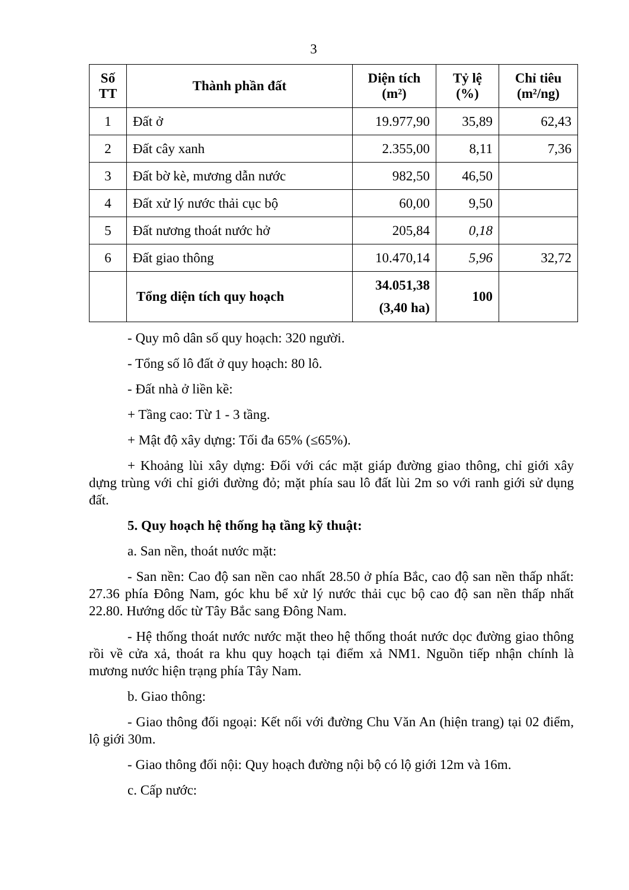3
| Số TT | Thành phần đất | Diện tích (m²) | Tỷ lệ (%) | Chỉ tiêu (m²/ng) |
| --- | --- | --- | --- | --- |
| 1 | Đất ở | 19.977,90 | 35,89 | 62,43 |
| 2 | Đất cây xanh | 2.355,00 | 8,11 | 7,36 |
| 3 | Đất bờ kè, mương dẫn nước | 982,50 | 46,50 | |
| 4 | Đất xử lý nước thải cục bộ | 60,00 | 9,50 | |
| 5 | Đất nương thoát nước hở | 205,84 | 0,18 | |
| 6 | Đất giao thông | 10.470,14 | 5,96 | 32,72 |
| | Tổng diện tích quy hoạch | 34.051,38 (3,40 ha) | 100 | |
- Quy mô dân số quy hoạch: 320 người.
- Tổng số lô đất ở quy hoạch: 80 lô.
- Đất nhà ở liền kề:
+ Tầng cao: Từ 1 - 3 tầng.
+ Mật độ xây dựng: Tối đa 65% (≤65%).
+ Khoảng lùi xây dựng: Đối với các mặt giáp đường giao thông, chỉ giới xây dựng trùng với chỉ giới đường đỏ; mặt phía sau lô đất lùi 2m so với ranh giới sử dụng đất.
5. Quy hoạch hệ thống hạ tầng kỹ thuật:
a. San nền, thoát nước mặt:
- San nền: Cao độ san nền cao nhất 28.50 ở phía Bắc, cao độ san nền thấp nhất: 27.36 phía Đông Nam, góc khu bể xử lý nước thải cục bộ cao độ san nền thấp nhất 22.80. Hướng dốc từ Tây Bắc sang Đông Nam.
- Hệ thống thoát nước nước mặt theo hệ thống thoát nước dọc đường giao thông rồi về cửa xả, thoát ra khu quy hoạch tại điểm xả NM1. Nguồn tiếp nhận chính là mương nước hiện trạng phía Tây Nam.
b. Giao thông:
- Giao thông đối ngoại: Kết nối với đường Chu Văn An (hiện trang) tại 02 điểm, lộ giới 30m.
- Giao thông đối nội: Quy hoạch đường nội bộ có lộ giới 12m và 16m.
c. Cấp nước: